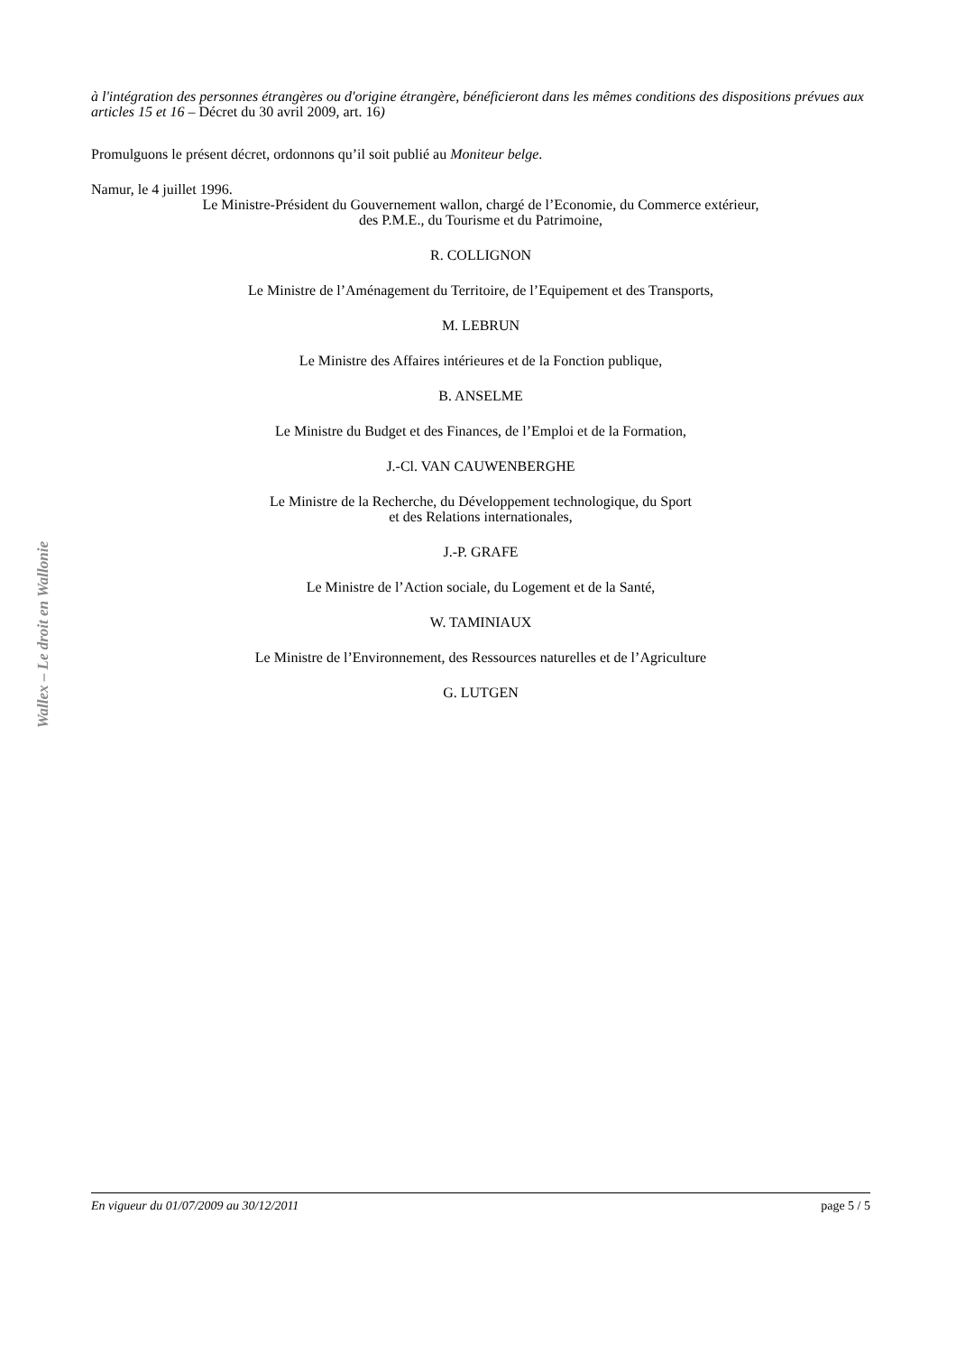à l'intégration des personnes étrangères ou d'origine étrangère, bénéficieront dans les mêmes conditions des dispositions prévues aux articles 15 et 16 – Décret du 30 avril 2009, art. 16)
Promulguons le présent décret, ordonnons qu’il soit publié au Moniteur belge.
Namur, le 4 juillet 1996.
Le Ministre-Président du Gouvernement wallon, chargé de l’Economie, du Commerce extérieur,
des P.M.E., du Tourisme et du Patrimoine,
R. COLLIGNON
Le Ministre de l’Aménagement du Territoire, de l’Equipement et des Transports,
M. LEBRUN
Le Ministre des Affaires intérieures et de la Fonction publique,
B. ANSELME
Le Ministre du Budget et des Finances, de l’Emploi et de la Formation,
J.-Cl. VAN CAUWENBERGHE
Le Ministre de la Recherche, du Développement technologique, du Sport
et des Relations internationales,
J.-P. GRAFE
Le Ministre de l’Action sociale, du Logement et de la Santé,
W. TAMINIAUX
Le Ministre de l’Environnement, des Ressources naturelles et de l’Agriculture
G. LUTGEN
Wallex – Le droit en Wallonie
En vigueur du 01/07/2009 au 30/12/2011 page 5 / 5